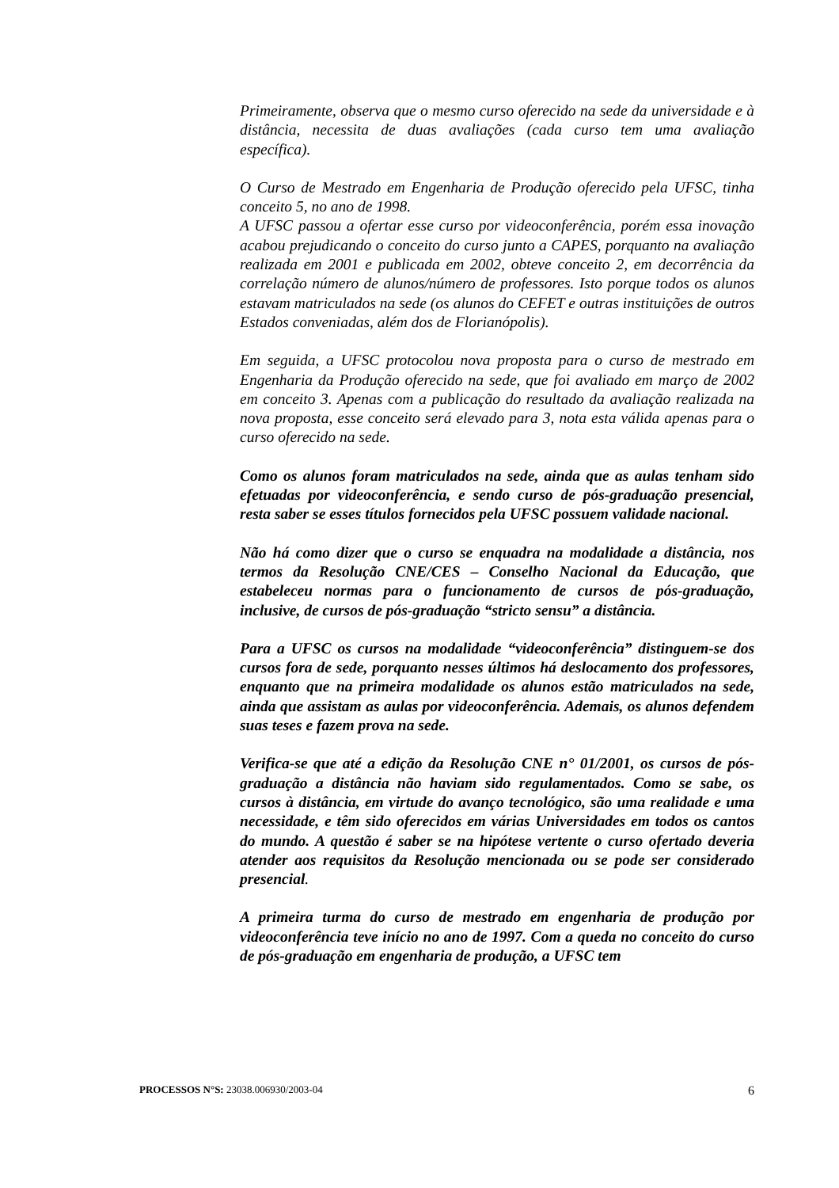Primeiramente, observa que o mesmo curso oferecido na sede da universidade e à distância, necessita de duas avaliações (cada curso tem uma avaliação específica).
O Curso de Mestrado em Engenharia de Produção oferecido pela UFSC, tinha conceito 5, no ano de 1998.
A UFSC passou a ofertar esse curso por videoconferência, porém essa inovação acabou prejudicando o conceito do curso junto a CAPES, porquanto na avaliação realizada em 2001 e publicada em 2002, obteve conceito 2, em decorrência da correlação número de alunos/número de professores. Isto porque todos os alunos estavam matriculados na sede (os alunos do CEFET e outras instituições de outros Estados conveniadas, além dos de Florianópolis).
Em seguida, a UFSC protocolou nova proposta para o curso de mestrado em Engenharia da Produção oferecido na sede, que foi avaliado em março de 2002 em conceito 3. Apenas com a publicação do resultado da avaliação realizada na nova proposta, esse conceito será elevado para 3, nota esta válida apenas para o curso oferecido na sede.
Como os alunos foram matriculados na sede, ainda que as aulas tenham sido efetuadas por videoconferência, e sendo curso de pós-graduação presencial, resta saber se esses títulos fornecidos pela UFSC possuem validade nacional.
Não há como dizer que o curso se enquadra na modalidade a distância, nos termos da Resolução CNE/CES – Conselho Nacional da Educação, que estabeleceu normas para o funcionamento de cursos de pós-graduação, inclusive, de cursos de pós-graduação “stricto sensu” a distância.
Para a UFSC os cursos na modalidade “videoconferência” distinguem-se dos cursos fora de sede, porquanto nesses últimos há deslocamento dos professores, enquanto que na primeira modalidade os alunos estão matriculados na sede, ainda que assistam as aulas por videoconferência. Ademais, os alunos defendem suas teses e fazem prova na sede.
Verifica-se que até a edição da Resolução CNE n° 01/2001, os cursos de pós-graduação a distância não haviam sido regulamentados. Como se sabe, os cursos à distância, em virtude do avanço tecnológico, são uma realidade e uma necessidade, e têm sido oferecidos em várias Universidades em todos os cantos do mundo. A questão é saber se na hipótese vertente o curso ofertado deveria atender aos requisitos da Resolução mencionada ou se pode ser considerado presencial.
A primeira turma do curso de mestrado em engenharia de produção por videoconferência teve início no ano de 1997. Com a queda no conceito do curso de pós-graduação em engenharia de produção, a UFSC tem
PROCESSOS N°S: 23038.006930/2003-04 6